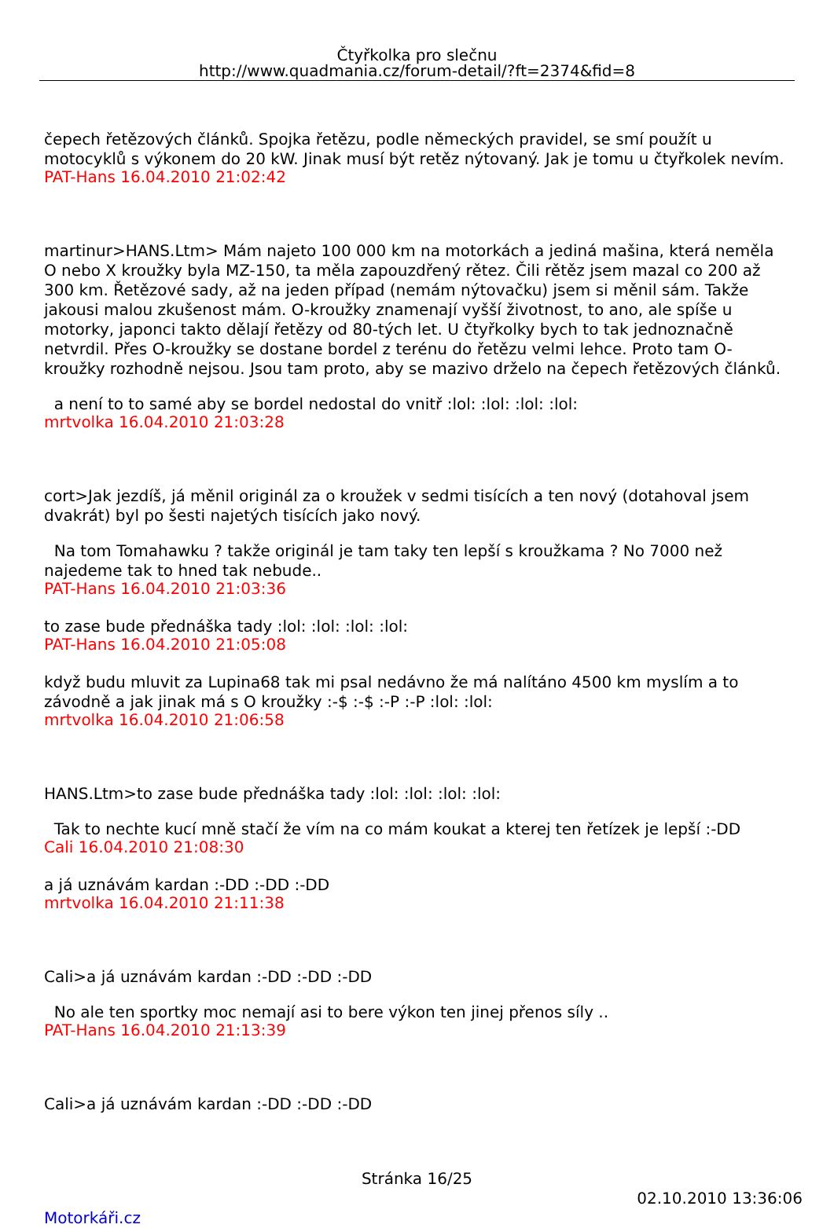Čtyřkolka pro slečnu
http://www.quadmania.cz/forum-detail/?ft=2374&fid=8
čepech řetězových článků. Spojka řetězu, podle německých pravidel, se smí použít u motocyklů s výkonem do 20 kW. Jinak musí být retěz nýtovaný. Jak je tomu u čtyřkolek nevím.
PAT-Hans 16.04.2010 21:02:42
martinur>HANS.Ltm> Mám najeto 100 000 km na motorkách a jediná mašina, která neměla O nebo X kroužky byla MZ-150, ta měla zapouzdřený rětez. Čili rětěz jsem mazal co 200 až 300 km. Řetězové sady, až na jeden případ (nemám nýtovačku) jsem si měnil sám. Takže jakousi malou zkušenost mám. O-kroužky znamenají vyšší životnost, to ano, ale spíše u motorky, japonci takto dělají řetězy od 80-tých let. U čtyřkolky bych to tak jednoznačně netvrdil. Přes O-kroužky se dostane bordel z terénu do řetězu velmi lehce. Proto tam O-kroužky rozhodně nejsou. Jsou tam proto, aby se mazivo drželo na čepech řetězových článků.
a není to to samé aby se bordel nedostal do vnitř :lol: :lol: :lol: :lol:
mrtvolka 16.04.2010 21:03:28
cort>Jak jezdíš, já měnil originál za o kroužek v sedmi tisících a ten nový (dotahoval jsem dvakrát) byl po šesti najetých tisících jako nový.
Na tom Tomahawku ? takže originál je tam taky ten lepší s kroužkama ? No 7000 než najedeme tak to hned tak nebude..
PAT-Hans 16.04.2010 21:03:36
to zase bude přednáška tady :lol: :lol: :lol: :lol:
PAT-Hans 16.04.2010 21:05:08
když budu mluvit za Lupina68 tak mi psal nedávno že má nalítáno 4500 km myslím a to závodně a jak jinak má s O kroužky :-$ :-$ :-P :-P :lol: :lol:
mrtvolka 16.04.2010 21:06:58
HANS.Ltm>to zase bude přednáška tady :lol: :lol: :lol: :lol:
Tak to nechte kucí mně stačí že vím na co mám koukat a kterej ten řetízek je lepší :-DD
Cali 16.04.2010 21:08:30
a já uznávám kardan :-DD :-DD :-DD
mrtvolka 16.04.2010 21:11:38
Cali>a já uznávám kardan :-DD :-DD :-DD
No ale ten sportky moc nemají asi to bere výkon ten jinej přenos síly ..
PAT-Hans 16.04.2010 21:13:39
Cali>a já uznávám kardan :-DD :-DD :-DD
Stránka 16/25
02.10.2010 13:36:06
Motorkáři.cz